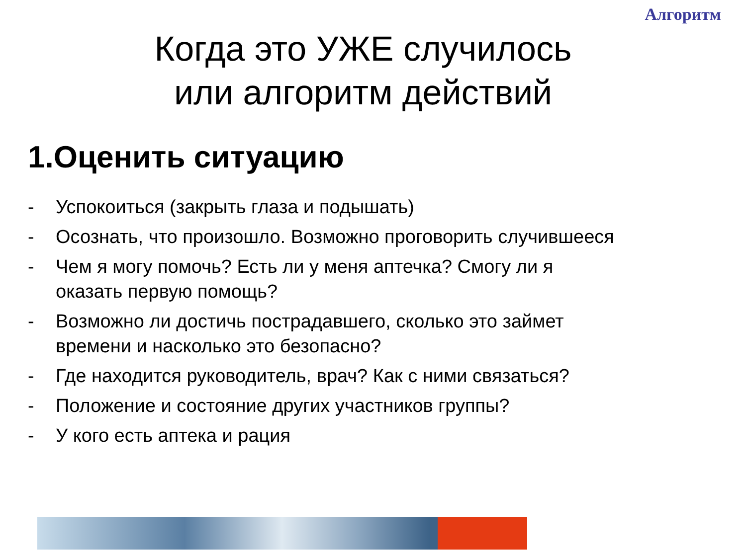Алгоритм
Когда это УЖЕ случилось
или алгоритм действий
1.Оценить ситуацию
- Успокоиться (закрыть глаза и подышать)
- Осознать, что произошло. Возможно проговорить случившееся
- Чем я могу помочь? Есть ли у меня аптечка? Смогу ли я оказать первую помощь?
- Возможно ли достичь пострадавшего, сколько это займет времени и насколько это безопасно?
- Где находится руководитель, врач? Как с ними связаться?
- Положение и состояние других участников группы?
- У кого есть аптека и рация